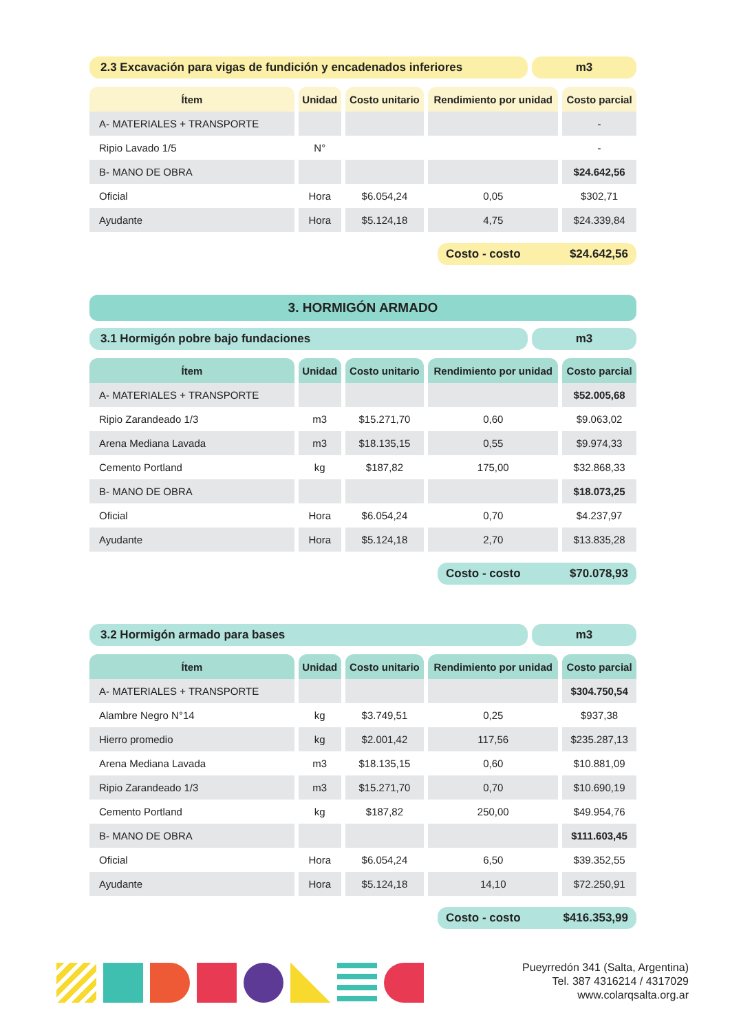2.3 Excavación para vigas de fundición y encadenados inferiores
m3
| Ítem | Unidad | Costo unitario | Rendimiento por unidad | Costo parcial |
| --- | --- | --- | --- | --- |
| A- MATERIALES + TRANSPORTE | | | | - |
| Ripio Lavado 1/5 | N° | | | - |
| B- MANO DE OBRA | | | | $24.642,56 |
| Oficial | Hora | $6.054,24 | 0,05 | $302,71 |
| Ayudante | Hora | $5.124,18 | 4,75 | $24.339,84 |
Costo - costo $24.642,56
3. HORMIGÓN ARMADO
3.1 Hormigón pobre bajo fundaciones
m3
| Ítem | Unidad | Costo unitario | Rendimiento por unidad | Costo parcial |
| --- | --- | --- | --- | --- |
| A- MATERIALES + TRANSPORTE | | | | $52.005,68 |
| Ripio Zarandeado 1/3 | m3 | $15.271,70 | 0,60 | $9.063,02 |
| Arena Mediana Lavada | m3 | $18.135,15 | 0,55 | $9.974,33 |
| Cemento Portland | kg | $187,82 | 175,00 | $32.868,33 |
| B- MANO DE OBRA | | | | $18.073,25 |
| Oficial | Hora | $6.054,24 | 0,70 | $4.237,97 |
| Ayudante | Hora | $5.124,18 | 2,70 | $13.835,28 |
Costo - costo $70.078,93
3.2 Hormigón armado para bases m3
| Ítem | Unidad | Costo unitario | Rendimiento por unidad | Costo parcial |
| --- | --- | --- | --- | --- |
| A- MATERIALES + TRANSPORTE | | | | $304.750,54 |
| Alambre Negro N°14 | kg | $3.749,51 | 0,25 | $937,38 |
| Hierro promedio | kg | $2.001,42 | 117,56 | $235.287,13 |
| Arena Mediana Lavada | m3 | $18.135,15 | 0,60 | $10.881,09 |
| Ripio Zarandeado 1/3 | m3 | $15.271,70 | 0,70 | $10.690,19 |
| Cemento Portland | kg | $187,82 | 250,00 | $49.954,76 |
| B- MANO DE OBRA | | | | $111.603,45 |
| Oficial | Hora | $6.054,24 | 6,50 | $39.352,55 |
| Ayudante | Hora | $5.124,18 | 14,10 | $72.250,91 |
Costo - costo $416.353,99
Pueyrredón 341 (Salta, Argentina)
Tel. 387 4316214 / 4317029
www.colarqsalta.org.ar